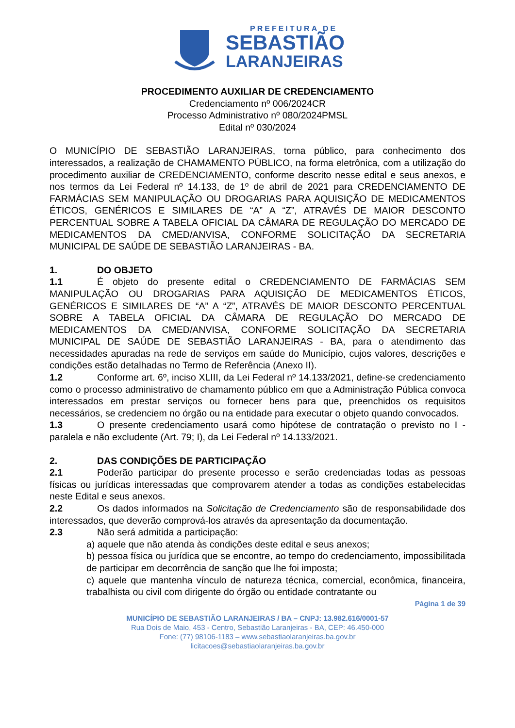PREFEITURA DE
SEBASTIÃO
LARANJEIRAS
PROCEDIMENTO AUXILIAR DE CREDENCIAMENTO
Credenciamento nº 006/2024CR
Processo Administrativo nº 080/2024PMSL
Edital nº 030/2024
O MUNICÍPIO DE SEBASTIÃO LARANJEIRAS, torna público, para conhecimento dos interessados, a realização de CHAMAMENTO PÚBLICO, na forma eletrônica, com a utilização do procedimento auxiliar de CREDENCIAMENTO, conforme descrito nesse edital e seus anexos, e nos termos da Lei Federal nº 14.133, de 1º de abril de 2021 para CREDENCIAMENTO DE FARMÁCIAS SEM MANIPULAÇÃO OU DROGARIAS PARA AQUISIÇÃO DE MEDICAMENTOS ÉTICOS, GENÉRICOS E SIMILARES DE “A” A “Z”, ATRAVÉS DE MAIOR DESCONTO PERCENTUAL SOBRE A TABELA OFICIAL DA CÂMARA DE REGULAÇÃO DO MERCADO DE MEDICAMENTOS DA CMED/ANVISA, CONFORME SOLICITAÇÃO DA SECRETARIA MUNICIPAL DE SAÚDE DE SEBASTIÃO LARANJEIRAS - BA.
1. DO OBJETO
1.1 É objeto do presente edital o CREDENCIAMENTO DE FARMÁCIAS SEM MANIPULAÇÃO OU DROGARIAS PARA AQUISIÇÃO DE MEDICAMENTOS ÉTICOS, GENÉRICOS E SIMILARES DE “A” A “Z”, ATRAVÉS DE MAIOR DESCONTO PERCENTUAL SOBRE A TABELA OFICIAL DA CÂMARA DE REGULAÇÃO DO MERCADO DE MEDICAMENTOS DA CMED/ANVISA, CONFORME SOLICITAÇÃO DA SECRETARIA MUNICIPAL DE SAÚDE DE SEBASTIÃO LARANJEIRAS - BA, para o atendimento das necessidades apuradas na rede de serviços em saúde do Município, cujos valores, descrições e condições estão detalhadas no Termo de Referência (Anexo II).
1.2 Conforme art. 6º, inciso XLIII, da Lei Federal nº 14.133/2021, define-se credenciamento como o processo administrativo de chamamento público em que a Administração Pública convoca interessados em prestar serviços ou fornecer bens para que, preenchidos os requisitos necessários, se credenciem no órgão ou na entidade para executar o objeto quando convocados.
1.3 O presente credenciamento usará como hipótese de contratação o previsto no I - paralela e não excludente (Art. 79; I), da Lei Federal nº 14.133/2021.
2. DAS CONDIÇÕES DE PARTICIPAÇÃO
2.1 Poderão participar do presente processo e serão credenciadas todas as pessoas físicas ou jurídicas interessadas que comprovarem atender a todas as condições estabelecidas neste Edital e seus anexos.
2.2 Os dados informados na Solicitação de Credenciamento são de responsabilidade dos interessados, que deverão comprová-los através da apresentação da documentação.
2.3 Não será admitida a participação:
a) aquele que não atenda às condições deste edital e seus anexos;
b) pessoa física ou jurídica que se encontre, ao tempo do credenciamento, impossibilitada de participar em decorrência de sanção que lhe foi imposta;
c) aquele que mantenha vínculo de natureza técnica, comercial, econômica, financeira, trabalhista ou civil com dirigente do órgão ou entidade contratante ou
Página 1 de 39
MUNICÍPIO DE SEBASTIÃO LARANJEIRAS / BA – CNPJ: 13.982.616/0001-57
Rua Dois de Maio, 453 - Centro, Sebastião Laranjeiras - BA, CEP: 46.450-000
Fone: (77) 98106-1183 – www.sebastiaolaranjeiras.ba.gov.br
licitacoes@sebastiaolaranjeiras.ba.gov.br